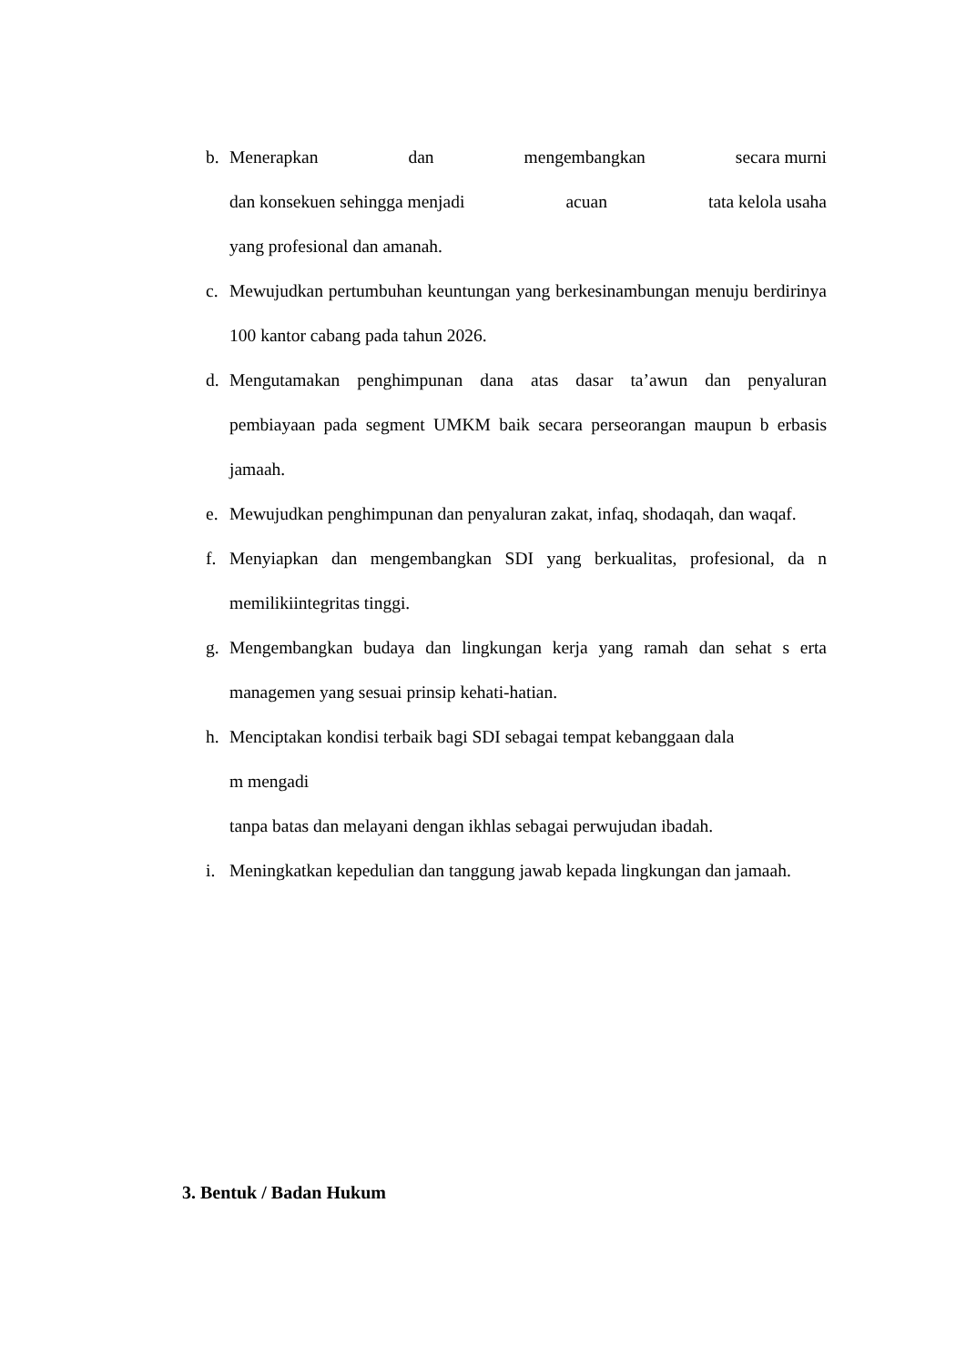b. Menerapkan dan mengembangkan secara murni
dan konsekuen sehingga menjadi acuan tata kelola usaha
yang profesional dan amanah.
c. Mewujudkan pertumbuhan keuntungan yang berkesinambungan menuju berdirinya 100 kantor cabang pada tahun 2026.
d. Mengutamakan penghimpunan dana atas dasar ta’awun dan penyaluran pembiayaan pada segment UMKM baik secara perseorangan maupun b erbasis jamaah.
e. Mewujudkan penghimpunan dan penyaluran zakat, infaq, shodaqah, dan waqaf.
f. Menyiapkan dan mengembangkan SDI yang berkualitas, profesional, da n memilikiintegritas tinggi.
g. Mengembangkan budaya dan lingkungan kerja yang ramah dan sehat s erta managemen yang sesuai prinsip kehati-hatian.
h. Menciptakan kondisi terbaik bagi SDI sebagai tempat kebanggaan dala
m mengadi
tanpa batas dan melayani dengan ikhlas sebagai perwujudan ibadah.
i. Meningkatkan kepedulian dan tanggung jawab kepada lingkungan dan jamaah.
3. Bentuk / Badan Hukum